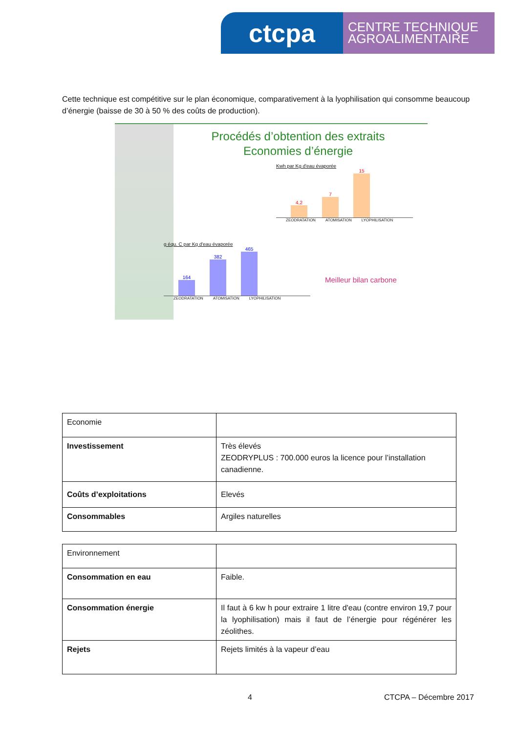ctcpa
CENTRE TECHNIQUE AGROALIMENTAIRE
Cette technique est compétitive sur le plan économique, comparativement à la lyophilisation qui consomme beaucoup d’énergie (baisse de 30 à 50 % des coûts de production).
Procédés d’obtention des extraits
Economies d’énergie
Kwh par Kg d'eau évaporée
4,2
7
15
ZEODRATATION ATOMISATION LYOPHILISATION
g équ. C par Kg d'eau évaporée
164
382
465
ZEODRATATION ATOMISATION LYOPHILISATION
Meilleur bilan carbone
| Economie | |
| Investissement | Très élevés ZEODRYPLUS : 700.000 euros la licence pour l’installation canadienne. |
| Coûts d’exploitations | Elevés |
| Consommables | Argiles naturelles |
| Environnement | |
| Consommation en eau | Faible. |
| Consommation énergie | Il faut à 6 kw h pour extraire 1 litre d'eau (contre environ 19,7 pour la lyophilisation) mais il faut de l’énergie pour régénérer les zéolithes. |
| Rejets | Rejets limités à la vapeur d’eau |
4 CTCPA – Décembre 2017